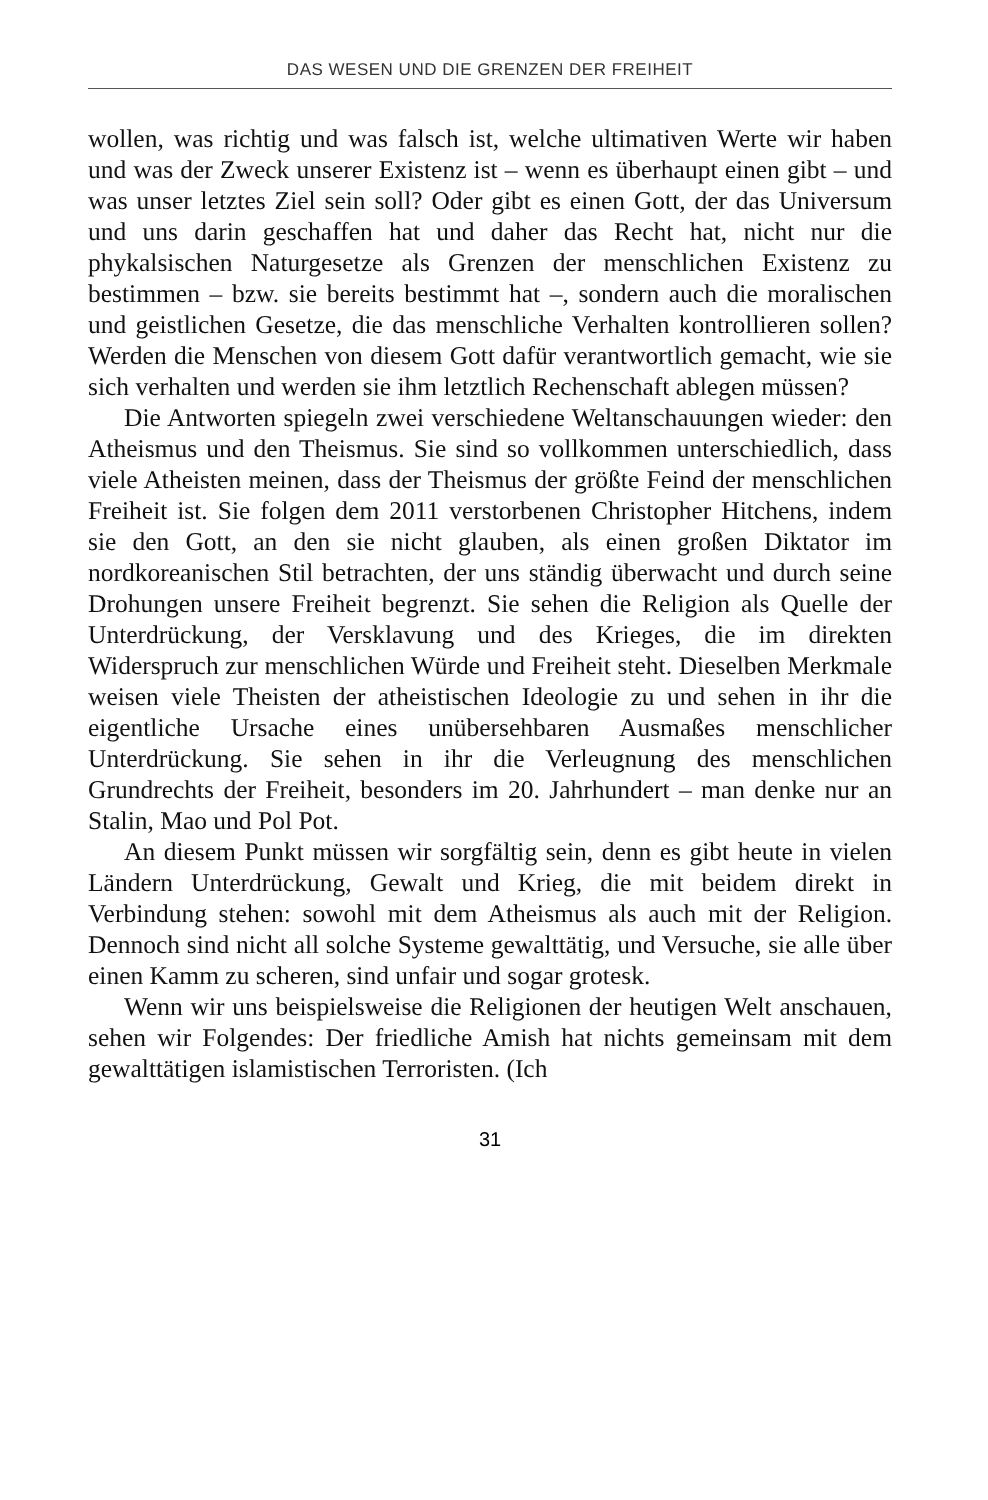DAS WESEN UND DIE GRENZEN DER FREIHEIT
wollen, was richtig und was falsch ist, welche ultimativen Werte wir haben und was der Zweck unserer Existenz ist – wenn es überhaupt einen gibt – und was unser letztes Ziel sein soll? Oder gibt es einen Gott, der das Universum und uns darin geschaffen hat und daher das Recht hat, nicht nur die phykalsischen Naturgesetze als Grenzen der menschlichen Existenz zu bestimmen – bzw. sie bereits bestimmt hat –, sondern auch die moralischen und geistlichen Gesetze, die das menschliche Verhalten kontrollieren sollen? Werden die Menschen von diesem Gott dafür verantwortlich gemacht, wie sie sich verhalten und werden sie ihm letztlich Rechenschaft ablegen müssen?
Die Antworten spiegeln zwei verschiedene Weltanschauungen wieder: den Atheismus und den Theismus. Sie sind so vollkommen unterschiedlich, dass viele Atheisten meinen, dass der Theismus der größte Feind der menschlichen Freiheit ist. Sie folgen dem 2011 verstorbenen Christopher Hitchens, indem sie den Gott, an den sie nicht glauben, als einen großen Diktator im nordkoreanischen Stil betrachten, der uns ständig überwacht und durch seine Drohungen unsere Freiheit begrenzt. Sie sehen die Religion als Quelle der Unterdrückung, der Versklavung und des Krieges, die im direkten Widerspruch zur menschlichen Würde und Freiheit steht. Dieselben Merkmale weisen viele Theisten der atheistischen Ideologie zu und sehen in ihr die eigentliche Ursache eines unübersehbaren Ausmaßes menschlicher Unterdrückung. Sie sehen in ihr die Verleugnung des menschlichen Grundrechts der Freiheit, besonders im 20. Jahrhundert – man denke nur an Stalin, Mao und Pol Pot.
An diesem Punkt müssen wir sorgfältig sein, denn es gibt heute in vielen Ländern Unterdrückung, Gewalt und Krieg, die mit beidem direkt in Verbindung stehen: sowohl mit dem Atheismus als auch mit der Religion. Dennoch sind nicht all solche Systeme gewalttätig, und Versuche, sie alle über einen Kamm zu scheren, sind unfair und sogar grotesk.
Wenn wir uns beispielsweise die Religionen der heutigen Welt anschauen, sehen wir Folgendes: Der friedliche Amish hat nichts gemeinsam mit dem gewalttätigen islamistischen Terroristen. (Ich
31